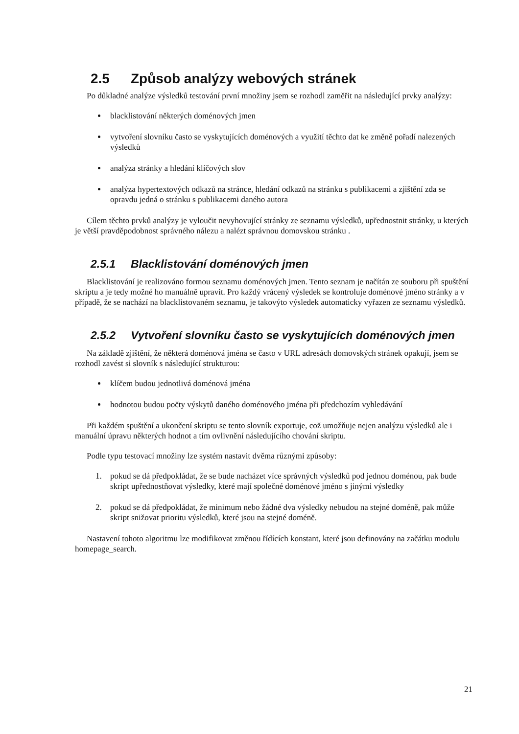2.5 Způsob analýzy webových stránek
Po důkladné analýze výsledků testování první množiny jsem se rozhodl zaměřit na následující prvky analýzy:
blacklistování některých doménových jmen
vytvoření slovníku často se vyskytujících doménových a využití těchto dat ke změně pořadí nalezených výsledků
analýza stránky a hledání klíčových slov
analýza hypertextových odkazů na stránce, hledání odkazů na stránku s publikacemi a zjištění zda se opravdu jedná o stránku s publikacemi daného autora
Cílem těchto prvků analýzy je vyloučit nevyhovující stránky ze seznamu výsledků, upřednostnit stránky, u kterých je větší pravděpodobnost správného nálezu a nalézt správnou domovskou stránku .
2.5.1 Blacklistování doménových jmen
Blacklistování je realizováno formou seznamu doménových jmen. Tento seznam je načítán ze souboru při spuštění skriptu a je tedy možné ho manuálně upravit. Pro každý vrácený výsledek se kontroluje doménové jméno stránky a v případě, že se nachází na blacklistovaném seznamu, je takovýto výsledek automaticky vyřazen ze seznamu výsledků.
2.5.2 Vytvoření slovníku často se vyskytujících doménových jmen
Na základě zjištění, že některá doménová jména se často v URL adresách domovských stránek opakují, jsem se rozhodl zavést si slovník s následující strukturou:
klíčem budou jednotlivá doménová jména
hodnotou budou počty výskytů daného doménového jména při předchozím vyhledávání
Při každém spuštění a ukončení skriptu se tento slovník exportuje, což umožňuje nejen analýzu výsledků ale i manuální úpravu některých hodnot a tím ovlivnění následujícího chování skriptu.
Podle typu testovací množiny lze systém nastavit dvěma různými způsoby:
1. pokud se dá předpokládat, že se bude nacházet více správných výsledků pod jednou doménou, pak bude skript upřednostňovat výsledky, které mají společné doménové jméno s jinými výsledky
2. pokud se dá předpokládat, že minimum nebo žádné dva výsledky nebudou na stejné doméně, pak může skript snižovat prioritu výsledků, které jsou na stejné doméně.
Nastavení tohoto algoritmu lze modifikovat změnou řídících konstant, které jsou definovány na začátku modulu homepage_search.
21